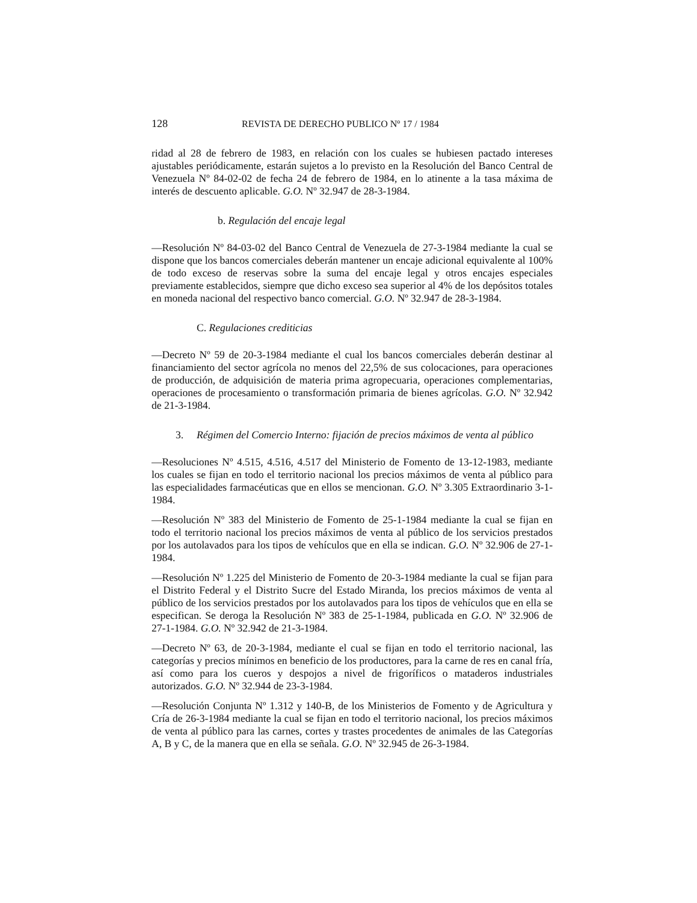128 REVISTA DE DERECHO PUBLICO Nº 17 / 1984
ridad al 28 de febrero de 1983, en relación con los cuales se hubiesen pactado intereses ajustables periódicamente, estarán sujetos a lo previsto en la Resolución del Banco Central de Venezuela Nº 84-02-02 de fecha 24 de febrero de 1984, en lo atinente a la tasa máxima de interés de descuento aplicable. G.O. Nº 32.947 de 28-3-1984.
b. Regulación del encaje legal
—Resolución Nº 84-03-02 del Banco Central de Venezuela de 27-3-1984 mediante la cual se dispone que los bancos comerciales deberán mantener un encaje adicional equivalente al 100% de todo exceso de reservas sobre la suma del encaje legal y otros encajes especiales previamente establecidos, siempre que dicho exceso sea superior al 4% de los depósitos totales en moneda nacional del respectivo banco comercial. G.O. Nº 32.947 de 28-3-1984.
C. Regulaciones crediticias
—Decreto Nº 59 de 20-3-1984 mediante el cual los bancos comerciales deberán destinar al financiamiento del sector agrícola no menos del 22,5% de sus colocaciones, para operaciones de producción, de adquisición de materia prima agropecuaria, operaciones complementarias, operaciones de procesamiento o transformación primaria de bienes agrícolas. G.O. Nº 32.942 de 21-3-1984.
3. Régimen del Comercio Interno: fijación de precios máximos de venta al público
—Resoluciones Nº 4.515, 4.516, 4.517 del Ministerio de Fomento de 13-12-1983, mediante los cuales se fijan en todo el territorio nacional los precios máximos de venta al público para las especialidades farmacéuticas que en ellos se mencionan. G.O. Nº 3.305 Extraordinario 3-1-1984.
—Resolución Nº 383 del Ministerio de Fomento de 25-1-1984 mediante la cual se fijan en todo el territorio nacional los precios máximos de venta al público de los servicios prestados por los autolavados para los tipos de vehículos que en ella se indican. G.O. Nº 32.906 de 27-1-1984.
—Resolución Nº 1.225 del Ministerio de Fomento de 20-3-1984 mediante la cual se fijan para el Distrito Federal y el Distrito Sucre del Estado Miranda, los precios máximos de venta al público de los servicios prestados por los autolavados para los tipos de vehículos que en ella se especifican. Se deroga la Resolución Nº 383 de 25-1-1984, publicada en G.O. Nº 32.906 de 27-1-1984. G.O. Nº 32.942 de 21-3-1984.
—Decreto Nº 63, de 20-3-1984, mediante el cual se fijan en todo el territorio nacional, las categorías y precios mínimos en beneficio de los productores, para la carne de res en canal fría, así como para los cueros y despojos a nivel de frigoríficos o mataderos industriales autorizados. G.O. Nº 32.944 de 23-3-1984.
—Resolución Conjunta Nº 1.312 y 140-B, de los Ministerios de Fomento y de Agricultura y Cría de 26-3-1984 mediante la cual se fijan en todo el territorio nacional, los precios máximos de venta al público para las carnes, cortes y trastes procedentes de animales de las Categorías A, B y C, de la manera que en ella se señala. G.O. Nº 32.945 de 26-3-1984.